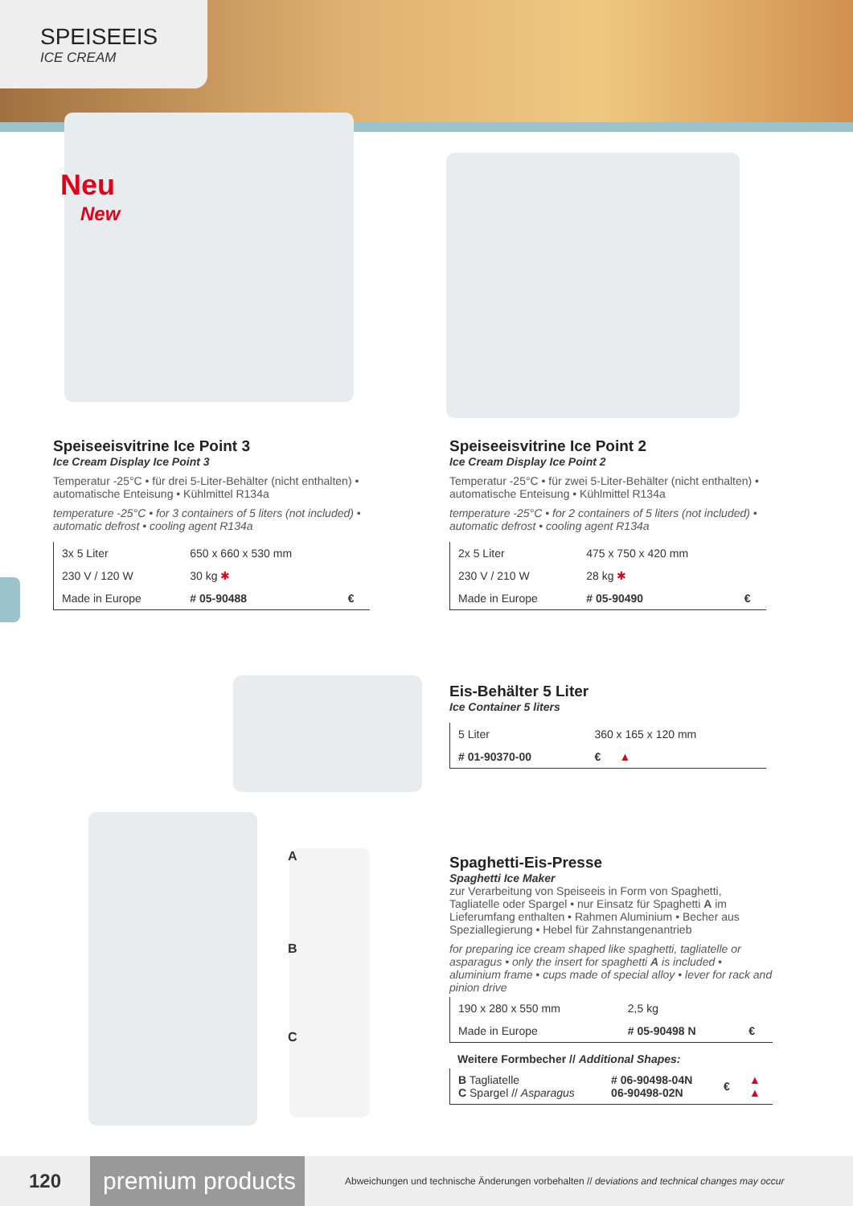SPEISEEIS
ICE CREAM
Neu
New
Speiseeisvitrine Ice Point 3
Ice Cream Display Ice Point 3
Temperatur -25°C • für drei 5-Liter-Behälter (nicht enthalten) • automatische Enteisung • Kühlmittel R134a
temperature -25°C • for 3 containers of 5 liters (not included) • automatic defrost • cooling agent R134a
| 3x 5 Liter | 650 x 660 x 530 mm | |
| 230 V / 120 W | 30 kg ✱ | |
| Made in Europe | # 05-90488 | € |
Speiseeisvitrine Ice Point 2
Ice Cream Display Ice Point 2
Temperatur -25°C • für zwei 5-Liter-Behälter (nicht enthalten) • automatische Enteisung • Kühlmittel R134a
temperature -25°C • for 2 containers of 5 liters (not included) • automatic defrost • cooling agent R134a
| 2x 5 Liter | 475 x 750 x 420 mm | |
| 230 V / 210 W | 28 kg ✱ | |
| Made in Europe | # 05-90490 | € |
Eis-Behälter 5 Liter
Ice Container 5 liters
| 5 Liter | 360 x 165 x 120 mm |
| # 01-90370-00 | € ▲ |
A
B
C
Spaghetti-Eis-Presse
Spaghetti Ice Maker
zur Verarbeitung von Speiseeis in Form von Spaghetti, Tagliatelle oder Spargel • nur Einsatz für Spaghetti A im Lieferumfang enthalten • Rahmen Aluminium • Becher aus Speziallegierung • Hebel für Zahnstangenantrieb
for preparing ice cream shaped like spaghetti, tagliatelle or asparagus • only the insert for spaghetti A is included • aluminium frame • cups made of special alloy • lever for rack and pinion drive
| 190 x 280 x 550 mm | 2,5 kg | |
| Made in Europe | # 05-90498 N | € |
Weitere Formbecher // Additional Shapes:
| B Tagliatelle C Spargel // Asparagus | # 06-90498-04N 06-90498-02N | € | ▲ ▲ |
120
premium products
Abweichungen und technische Änderungen vorbehalten // deviations and technical changes may occur